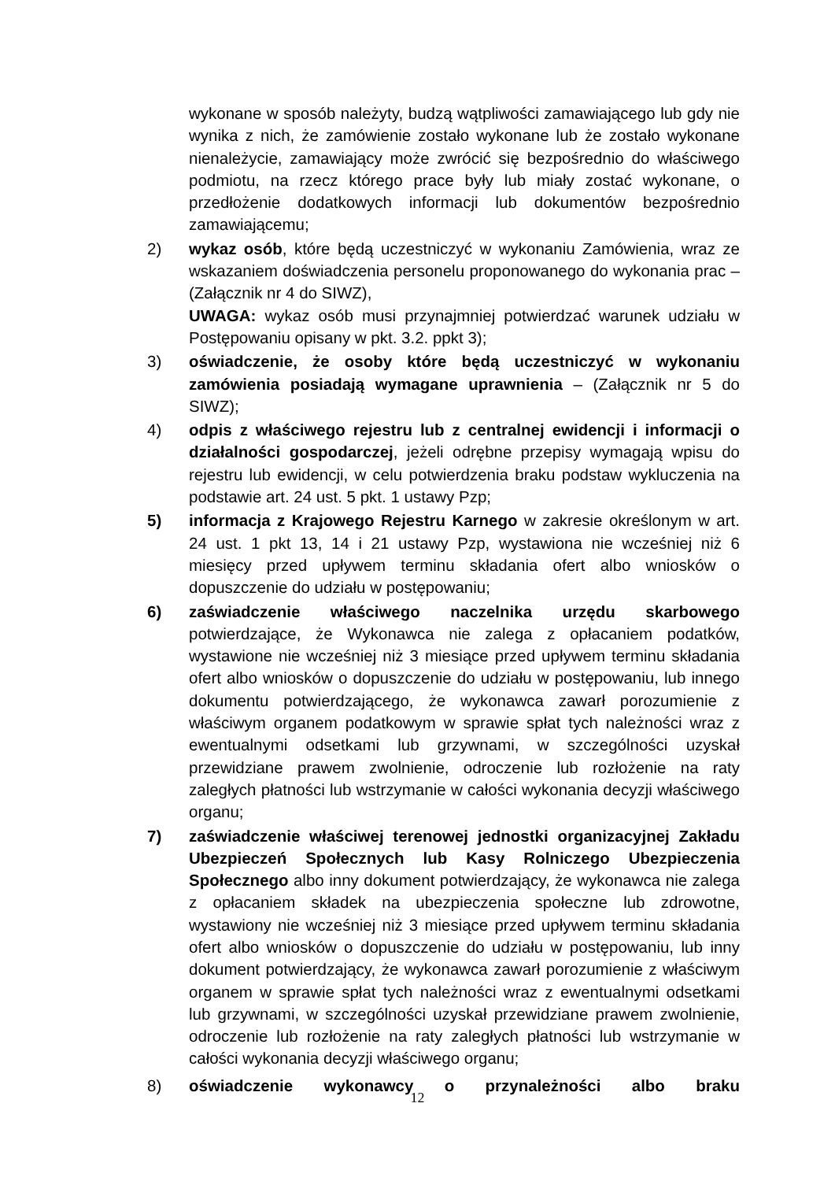wykonane w sposób należyty, budzą wątpliwości zamawiającego lub gdy nie wynika z nich, że zamówienie zostało wykonane lub że zostało wykonane nienależycie, zamawiający może zwrócić się bezpośrednio do właściwego podmiotu, na rzecz którego prace były lub miały zostać wykonane, o przedłożenie dodatkowych informacji lub dokumentów bezpośrednio zamawiającemu;
2) wykaz osób, które będą uczestniczyć w wykonaniu Zamówienia, wraz ze wskazaniem doświadczenia personelu proponowanego do wykonania prac – (Załącznik nr 4 do SIWZ),
UWAGA: wykaz osób musi przynajmniej potwierdzać warunek udziału w Postępowaniu opisany w pkt. 3.2. ppkt 3);
3) oświadczenie, że osoby które będą uczestniczyć w wykonaniu zamówienia posiadają wymagane uprawnienia – (Załącznik nr 5 do SIWZ);
4) odpis z właściwego rejestru lub z centralnej ewidencji i informacji o działalności gospodarczej, jeżeli odrębne przepisy wymagają wpisu do rejestru lub ewidencji, w celu potwierdzenia braku podstaw wykluczenia na podstawie art. 24 ust. 5 pkt. 1 ustawy Pzp;
5) informacja z Krajowego Rejestru Karnego w zakresie określonym w art. 24 ust. 1 pkt 13, 14 i 21 ustawy Pzp, wystawiona nie wcześniej niż 6 miesięcy przed upływem terminu składania ofert albo wniosków o dopuszczenie do udziału w postępowaniu;
6) zaświadczenie właściwego naczelnika urzędu skarbowego potwierdzające, że Wykonawca nie zalega z opłacaniem podatków, wystawione nie wcześniej niż 3 miesiące przed upływem terminu składania ofert albo wniosków o dopuszczenie do udziału w postępowaniu, lub innego dokumentu potwierdzającego, że wykonawca zawarł porozumienie z właściwym organem podatkowym w sprawie spłat tych należności wraz z ewentualnymi odsetkami lub grzywnami, w szczególności uzyskał przewidziane prawem zwolnienie, odroczenie lub rozłożenie na raty zaległych płatności lub wstrzymanie w całości wykonania decyzji właściwego organu;
7) zaświadczenie właściwej terenowej jednostki organizacyjnej Zakładu Ubezpieczeń Społecznych lub Kasy Rolniczego Ubezpieczenia Społecznego albo inny dokument potwierdzający, że wykonawca nie zalega z opłacaniem składek na ubezpieczenia społeczne lub zdrowotne, wystawiony nie wcześniej niż 3 miesiące przed upływem terminu składania ofert albo wniosków o dopuszczenie do udziału w postępowaniu, lub inny dokument potwierdzający, że wykonawca zawarł porozumienie z właściwym organem w sprawie spłat tych należności wraz z ewentualnymi odsetkami lub grzywnami, w szczególności uzyskał przewidziane prawem zwolnienie, odroczenie lub rozłożenie na raty zaległych płatności lub wstrzymanie w całości wykonania decyzji właściwego organu;
8) oświadczenie wykonawcy o przynależności albo braku
12